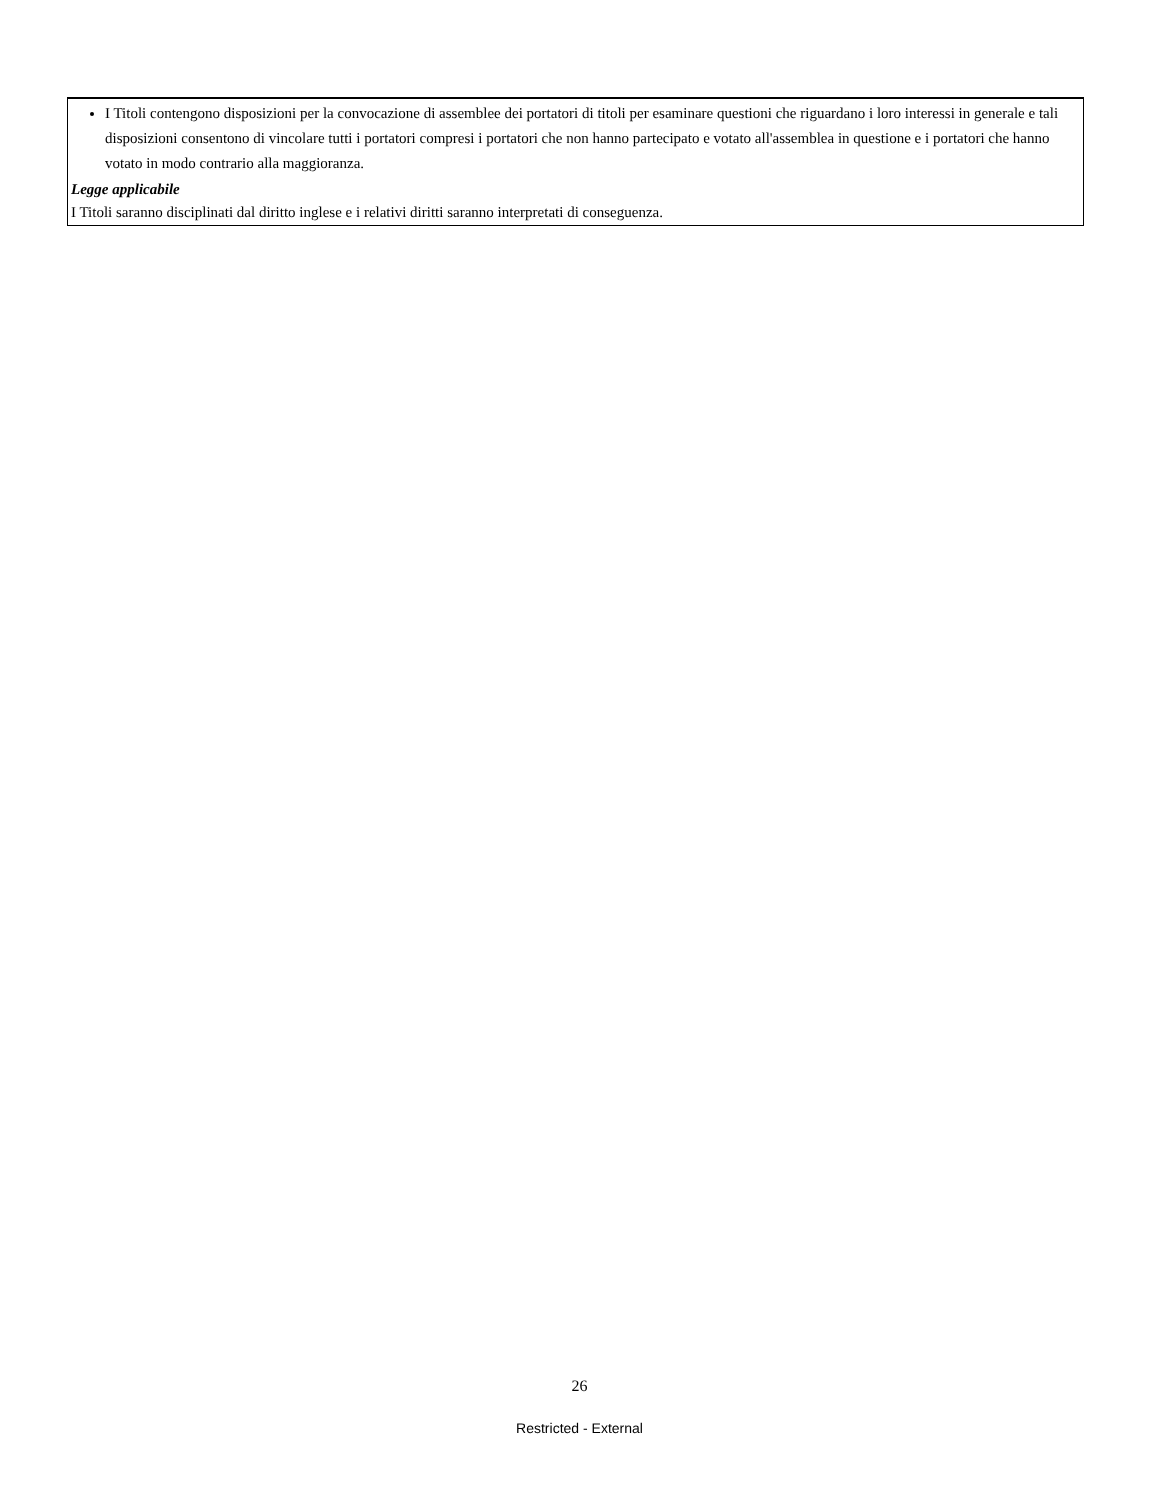I Titoli contengono disposizioni per la convocazione di assemblee dei portatori di titoli per esaminare questioni che riguardano i loro interessi in generale e tali disposizioni consentono di vincolare tutti i portatori compresi i portatori che non hanno partecipato e votato all'assemblea in questione e i portatori che hanno votato in modo contrario alla maggioranza.
Legge applicabile
I Titoli saranno disciplinati dal diritto inglese e i relativi diritti saranno interpretati di conseguenza.
26
Restricted - External